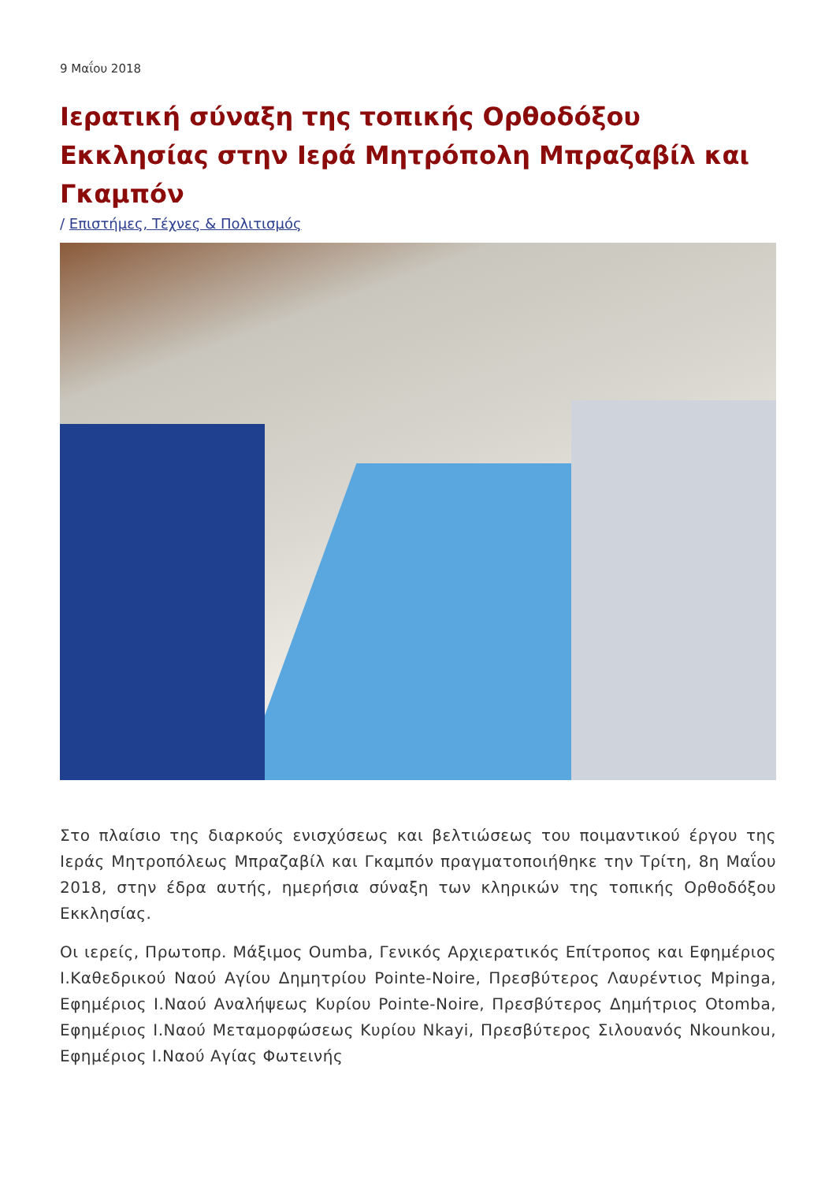9 Μαΐου 2018
Ιερατική σύναξη της τοπικής Ορθοδόξου Εκκλησίας στην Ιερά Μητρόπολη Μπραζαβίλ και Γκαμπόν
/ Επιστήμες, Τέχνες & Πολιτισμός
Στο πλαίσιο της διαρκούς ενισχύσεως και βελτιώσεως του ποιμαντικού έργου της Ιεράς Μητροπόλεως Μπραζαβίλ και Γκαμπόν πραγματοποιήθηκε την Τρίτη, 8η Μαΐου 2018, στην έδρα αυτής, ημερήσια σύναξη των κληρικών της τοπικής Ορθοδόξου Εκκλησίας.
Οι ιερείς, Πρωτοπρ. Μάξιμος Oumba, Γενικός Αρχιερατικός Επίτροπος και Εφημέριος Ι.Καθεδρικού Ναού Αγίου Δημητρίου Pointe-Noire, Πρεσβύτερος Λαυρέντιος Mpinga, Εφημέριος Ι.Ναού Αναλήψεως Κυρίου Pointe-Noire, Πρεσβύτερος Δημήτριος Otomba, Εφημέριος Ι.Ναού Μεταμορφώσεως Κυρίου Nkayi, Πρεσβύτερος Σιλουανός Nkounkou, Εφημέριος Ι.Ναού Αγίας Φωτεινής